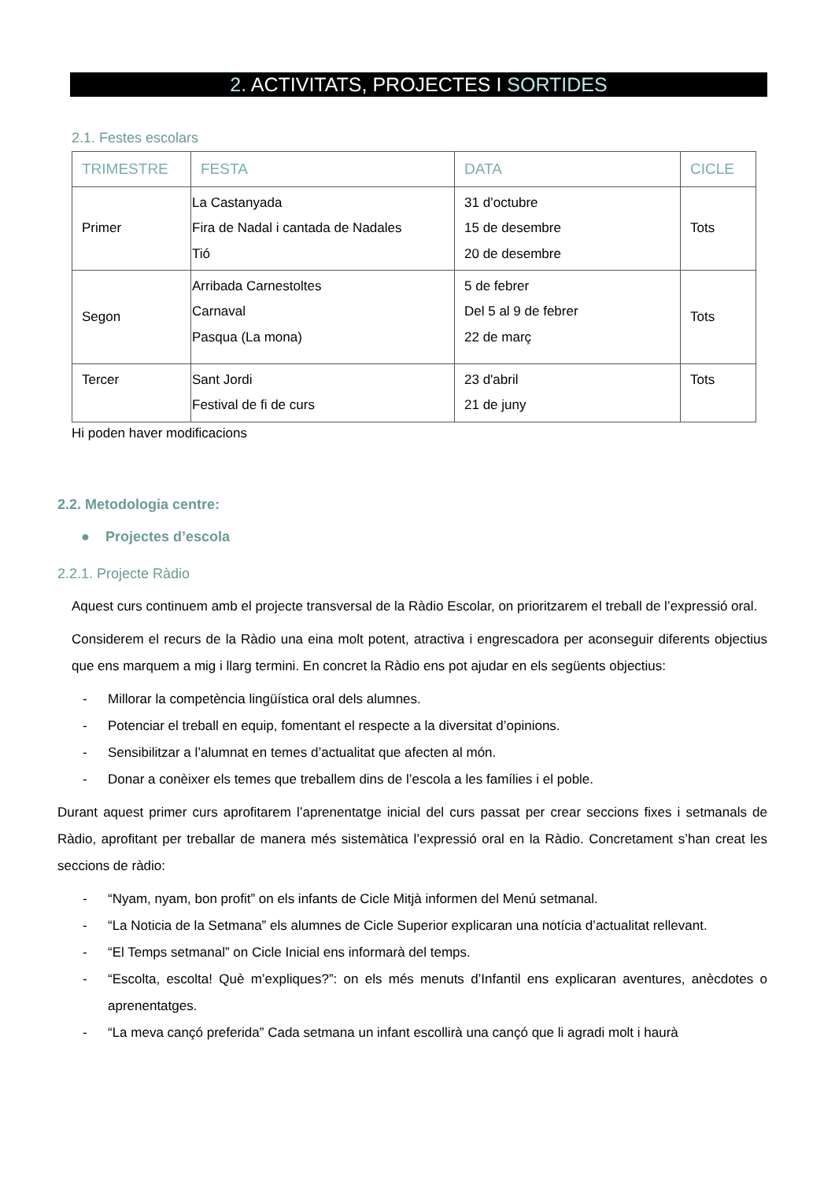2. ACTIVITATS, PROJECTES I SORTIDES
2.1. Festes escolars
| TRIMESTRE | FESTA | DATA | CICLE |
| --- | --- | --- | --- |
| Primer | La Castanyada Fira de Nadal i cantada de Nadales Tió | 31 d’octubre 15 de desembre 20 de desembre | Tots |
| Segon | Arribada Carnestoltes Carnaval Pasqua (La mona) | 5 de febrer Del 5 al 9 de febrer 22 de març | Tots |
| Tercer | Sant Jordi Festival de fi de curs | 23 d'abril 21 de juny | Tots |
Hi poden haver modificacions
2.2. Metodologia centre:
● Projectes d’escola
2.2.1. Projecte Ràdio
Aquest curs continuem amb el projecte transversal de la Ràdio Escolar, on prioritzarem el treball de l’expressió oral.
Considerem el recurs de la Ràdio una eina molt potent, atractiva i engrescadora per aconseguir diferents objectius que ens marquem a mig i llarg termini. En concret la Ràdio ens pot ajudar en els següents objectius:
- Millorar la competència lingüística oral dels alumnes.
- Potenciar el treball en equip, fomentant el respecte a la diversitat d’opinions.
- Sensibilitzar a l’alumnat en temes d’actualitat que afecten al món.
- Donar a conèixer els temes que treballem dins de l’escola a les famílies i el poble.
Durant aquest primer curs aprofitarem l’aprenentatge inicial del curs passat per crear seccions fixes i setmanals de Ràdio, aprofitant per treballar de manera més sistemàtica l’expressió oral en la Ràdio. Concretament s’han creat les seccions de ràdio:
- “Nyam, nyam, bon profit” on els infants de Cicle Mitjà informen del Menú setmanal.
- “La Noticia de la Setmana” els alumnes de Cicle Superior explicaran una notícia d’actualitat rellevant.
- “El Temps setmanal” on Cicle Inicial ens informarà del temps.
- “Escolta, escolta! Què m’expliques?”: on els més menuts d’Infantil ens explicaran aventures, anècdotes o aprenentatges.
- “La meva cançó preferida” Cada setmana un infant escollirà una cançó que li agradi molt i haurà